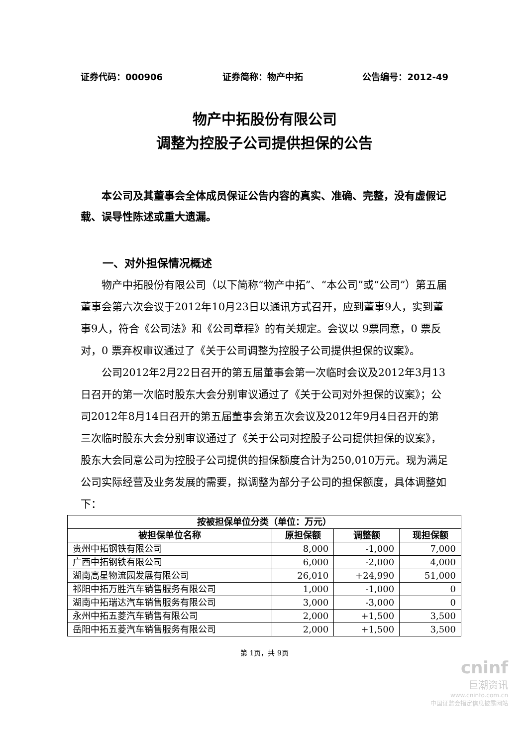证券代码：000906 证券简称：物产中拓 公告编号：2012-49
物产中拓股份有限公司
调整为控股子公司提供担保的公告
本公司及其董事会全体成员保证公告内容的真实、准确、完整，没有虚假记载、误导性陈述或重大遗漏。
一、对外担保情况概述
物产中拓股份有限公司（以下简称“物产中拓”、“本公司”或“公司”）第五届董事会第六次会议于2012年10月23日以通讯方式召开，应到董事9人，实到董事9人，符合《公司法》和《公司章程》的有关规定。会议以 9票同意，0 票反对，0 票弃权审议通过了《关于公司调整为控股子公司提供担保的议案》。
公司2012年2月22日召开的第五届董事会第一次临时会议及2012年3月13日召开的第一次临时股东大会分别审议通过了《关于公司对外担保的议案》；公司2012年8月14日召开的第五届董事会第五次会议及2012年9月4日召开的第三次临时股东大会分别审议通过了《关于公司对控股子公司提供担保的议案》，股东大会同意公司为控股子公司提供的担保额度合计为250,010万元。现为满足公司实际经营及业务发展的需要，拟调整为部分子公司的担保额度，具体调整如下：
| 按被担保单位分类（单位：万元） | | | |
| --- | --- | --- | --- |
| 被担保单位名称 | 原担保额 | 调整额 | 现担保额 |
| 贵州中拓钢铁有限公司 | 8,000 | -1,000 | 7,000 |
| 广西中拓钢铁有限公司 | 6,000 | -2,000 | 4,000 |
| 湖南高星物流园发展有限公司 | 26,010 | +24,990 | 51,000 |
| 祁阳中拓万胜汽车销售服务有限公司 | 1,000 | -1,000 | 0 |
| 湖南中拓瑞达汽车销售服务有限公司 | 3,000 | -3,000 | 0 |
| 永州中拓五菱汽车销售有限公司 | 2,000 | +1,500 | 3,500 |
| 岳阳中拓五菱汽车销售服务有限公司 | 2,000 | +1,500 | 3,500 |
第 1页，共 9页
cninf
巨潮资讯
www.cninfo.com.cn
中国证监会指定信息披露网站